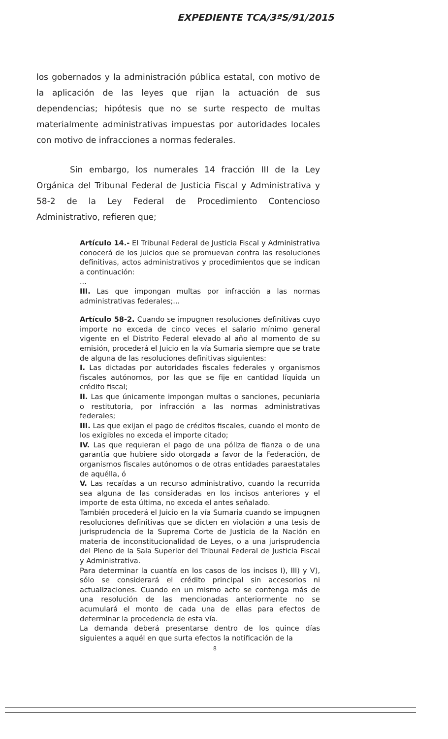EXPEDIENTE TCA/3ªS/91/2015
los gobernados y la administración pública estatal, con motivo de la aplicación de las leyes que rijan la actuación de sus dependencias; hipótesis que no se surte respecto de multas materialmente administrativas impuestas por autoridades locales con motivo de infracciones a normas federales.
Sin embargo, los numerales 14 fracción III de la Ley Orgánica del Tribunal Federal de Justicia Fiscal y Administrativa y 58-2 de la Ley Federal de Procedimiento Contencioso Administrativo, refieren que;
Artículo 14.- El Tribunal Federal de Justicia Fiscal y Administrativa conocerá de los juicios que se promuevan contra las resoluciones definitivas, actos administrativos y procedimientos que se indican a continuación:
...
III. Las que impongan multas por infracción a las normas administrativas federales;...
Artículo 58-2. Cuando se impugnen resoluciones definitivas cuyo importe no exceda de cinco veces el salario mínimo general vigente en el Distrito Federal elevado al año al momento de su emisión, procederá el Juicio en la vía Sumaria siempre que se trate de alguna de las resoluciones definitivas siguientes:
I. Las dictadas por autoridades fiscales federales y organismos fiscales autónomos, por las que se fije en cantidad líquida un crédito fiscal;
II. Las que únicamente impongan multas o sanciones, pecuniaria o restitutoria, por infracción a las normas administrativas federales;
III. Las que exijan el pago de créditos fiscales, cuando el monto de los exigibles no exceda el importe citado;
IV. Las que requieran el pago de una póliza de fianza o de una garantía que hubiere sido otorgada a favor de la Federación, de organismos fiscales autónomos o de otras entidades paraestatales de aquélla, ó
V. Las recaídas a un recurso administrativo, cuando la recurrida sea alguna de las consideradas en los incisos anteriores y el importe de esta última, no exceda el antes señalado.
También procederá el Juicio en la vía Sumaria cuando se impugnen resoluciones definitivas que se dicten en violación a una tesis de jurisprudencia de la Suprema Corte de Justicia de la Nación en materia de inconstitucionalidad de Leyes, o a una jurisprudencia del Pleno de la Sala Superior del Tribunal Federal de Justicia Fiscal y Administrativa.
Para determinar la cuantía en los casos de los incisos I), III) y V), sólo se considerará el crédito principal sin accesorios ni actualizaciones. Cuando en un mismo acto se contenga más de una resolución de las mencionadas anteriormente no se acumulará el monto de cada una de ellas para efectos de determinar la procedencia de esta vía.
La demanda deberá presentarse dentro de los quince días siguientes a aquél en que surta efectos la notificación de la
8